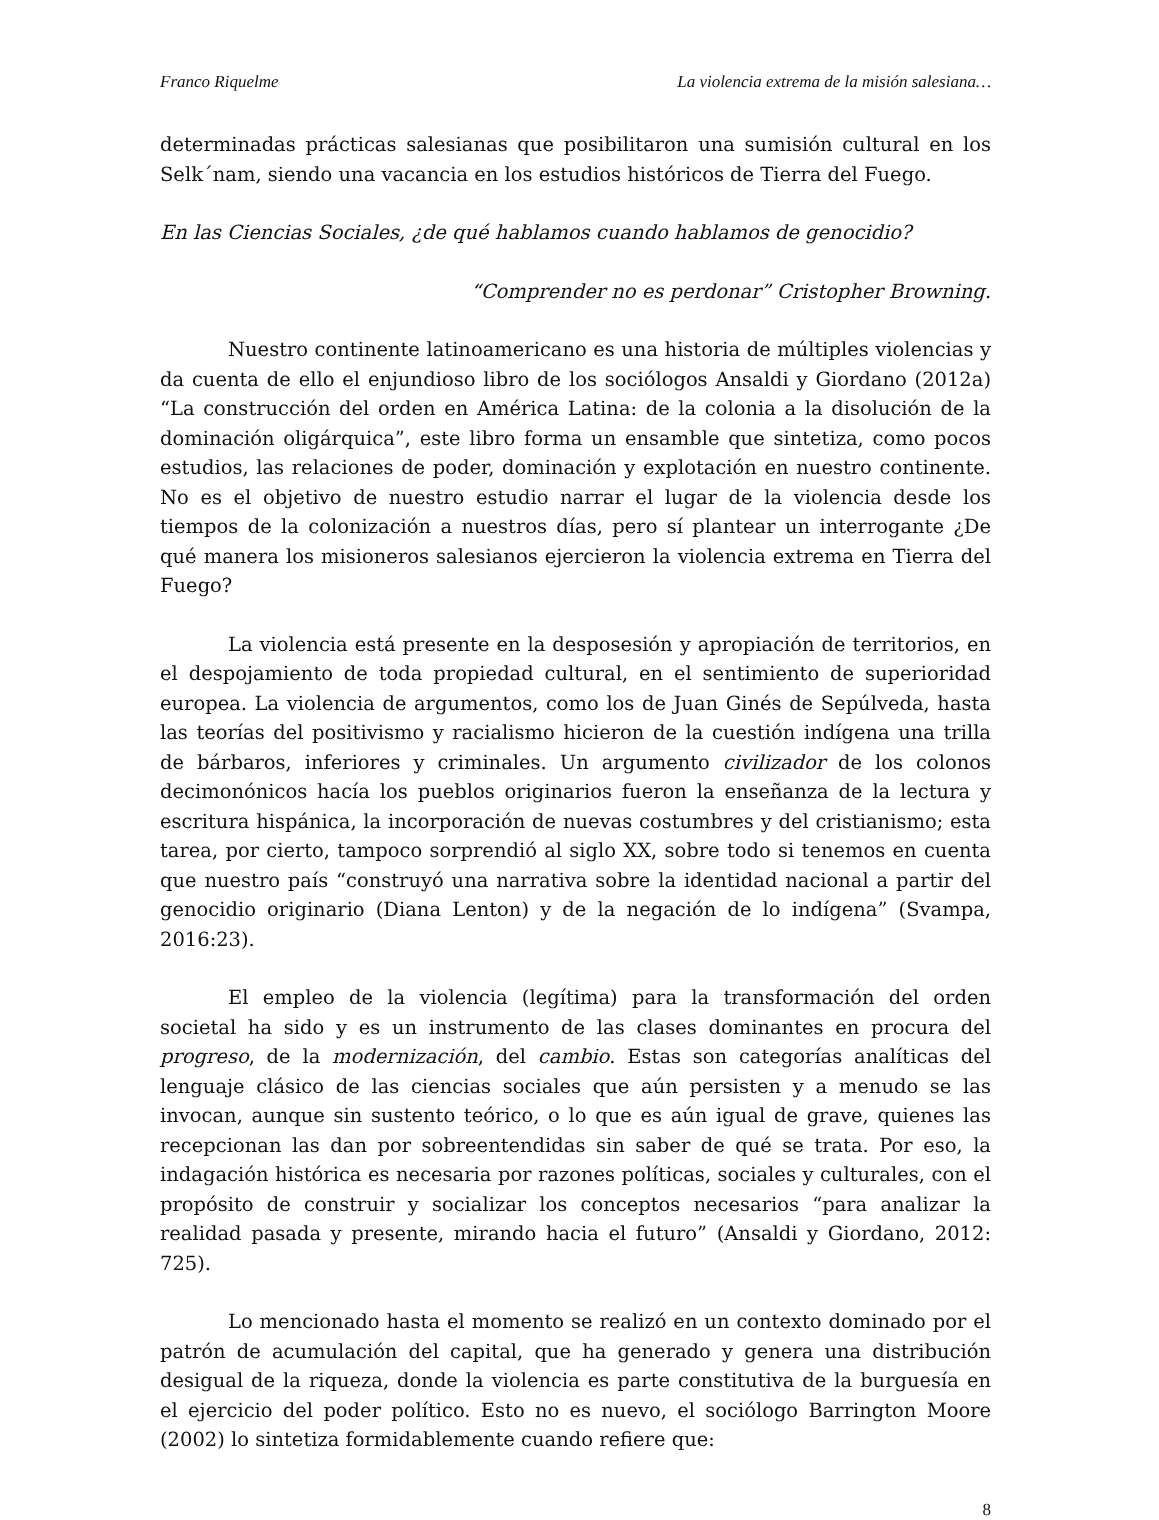Franco Riquelme La violencia extrema de la misión salesiana…
determinadas prácticas salesianas que posibilitaron una sumisión cultural en los Selk´nam, siendo una vacancia en los estudios históricos de Tierra del Fuego.
En las Ciencias Sociales, ¿de qué hablamos cuando hablamos de genocidio?
“Comprender no es perdonar” Cristopher Browning.
Nuestro continente latinoamericano es una historia de múltiples violencias y da cuenta de ello el enjundioso libro de los sociólogos Ansaldi y Giordano (2012a) “La construcción del orden en América Latina: de la colonia a la disolución de la dominación oligárquica”, este libro forma un ensamble que sintetiza, como pocos estudios, las relaciones de poder, dominación y explotación en nuestro continente. No es el objetivo de nuestro estudio narrar el lugar de la violencia desde los tiempos de la colonización a nuestros días, pero sí plantear un interrogante ¿De qué manera los misioneros salesianos ejercieron la violencia extrema en Tierra del Fuego?
La violencia está presente en la desposesión y apropiación de territorios, en el despojamiento de toda propiedad cultural, en el sentimiento de superioridad europea. La violencia de argumentos, como los de Juan Ginés de Sepúlveda, hasta las teorías del positivismo y racialismo hicieron de la cuestión indígena una trilla de bárbaros, inferiores y criminales. Un argumento civilizador de los colonos decimonónicos hacía los pueblos originarios fueron la enseñanza de la lectura y escritura hispánica, la incorporación de nuevas costumbres y del cristianismo; esta tarea, por cierto, tampoco sorprendió al siglo XX, sobre todo si tenemos en cuenta que nuestro país “construyó una narrativa sobre la identidad nacional a partir del genocidio originario (Diana Lenton) y de la negación de lo indígena” (Svampa, 2016:23).
El empleo de la violencia (legítima) para la transformación del orden societal ha sido y es un instrumento de las clases dominantes en procura del progreso, de la modernización, del cambio. Estas son categorías analíticas del lenguaje clásico de las ciencias sociales que aún persisten y a menudo se las invocan, aunque sin sustento teórico, o lo que es aún igual de grave, quienes las recepcionan las dan por sobreentendidas sin saber de qué se trata. Por eso, la indagación histórica es necesaria por razones políticas, sociales y culturales, con el propósito de construir y socializar los conceptos necesarios “para analizar la realidad pasada y presente, mirando hacia el futuro” (Ansaldi y Giordano, 2012: 725).
Lo mencionado hasta el momento se realizó en un contexto dominado por el patrón de acumulación del capital, que ha generado y genera una distribución desigual de la riqueza, donde la violencia es parte constitutiva de la burguesía en el ejercicio del poder político. Esto no es nuevo, el sociólogo Barrington Moore (2002) lo sintetiza formidablemente cuando refiere que:
8